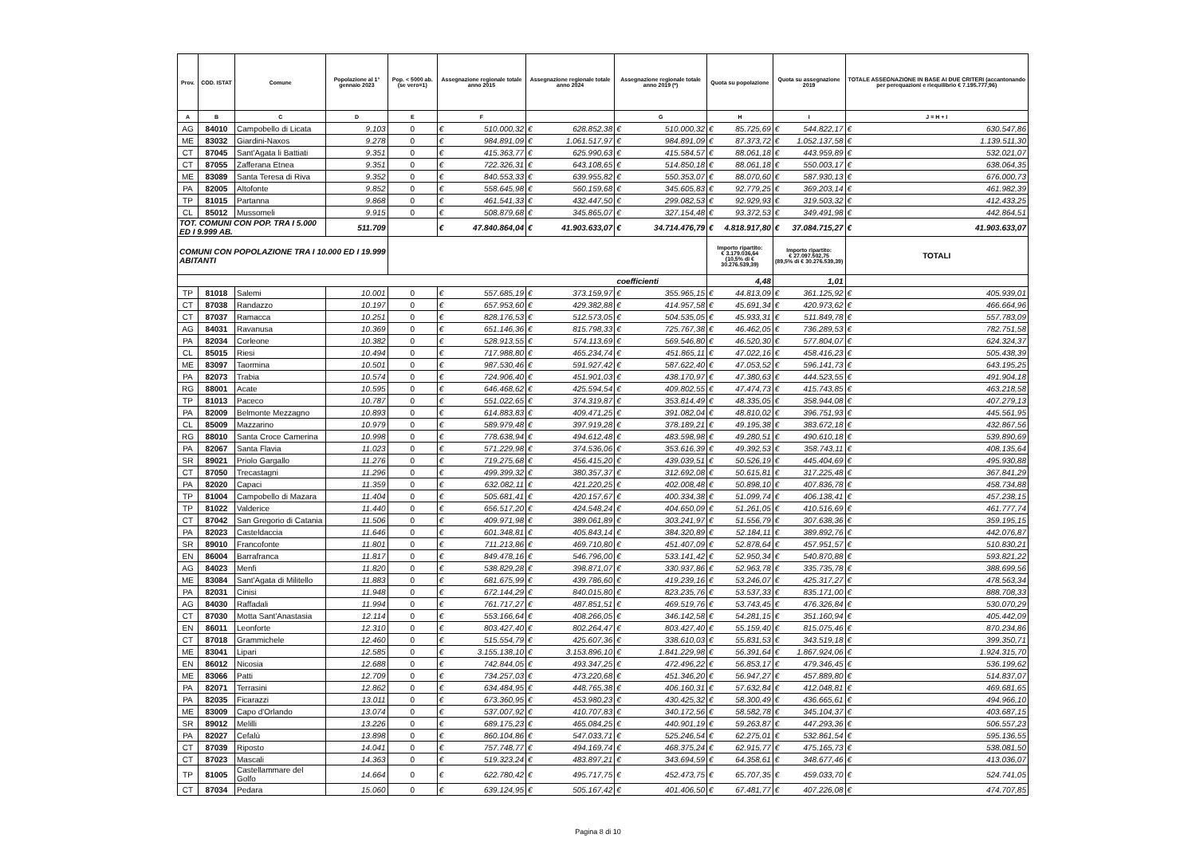| Prov. | COD. ISTAT | Comune | Popolazione al 1° gennaio 2023 | Pop. < 5000 ab. (se vero=1) | Assegnazione regionale totale anno 2015 | | Assegnazione regionale totale anno 2024 | | Assegnazione regionale totale anno 2019 (*) | | Quota su popolazione | | Quota su assegnazione 2019 | | TOTALE ASSEGNAZIONE IN BASE AI DUE CRITERI (accantonando per perequazioni e riequilibrio € 7.195.777,96) | |
| --- | --- | --- | --- | --- | --- | --- | --- | --- | --- | --- | --- | --- | --- | --- | --- | --- |
| A | B | C | D | E | F | | | | G | | H | | I | | J = H + I | |
| AG | 84010 | Campobello di Licata | 9.103 | 0 | € | 510.000,32 | € | 628.852,38 | € | 510.000,32 | € | 85.725,69 | € | 544.822,17 | € | 630.547,86 |
| ME | 83032 | Giardini-Naxos | 9.278 | 0 | € | 984.891,09 | € | 1.061.517,97 | € | 984.891,09 | € | 87.373,72 | € | 1.052.137,58 | € | 1.139.511,30 |
| CT | 87045 | Sant'Agata li Battiati | 9.351 | 0 | € | 415.363,77 | € | 625.990,63 | € | 415.584,57 | € | 88.061,18 | € | 443.959,89 | € | 532.021,07 |
| CT | 87055 | Zafferana Etnea | 9.351 | 0 | € | 722.326,31 | € | 643.108,65 | € | 514.850,18 | € | 88.061,18 | € | 550.003,17 | € | 638.064,35 |
| ME | 83089 | Santa Teresa di Riva | 9.352 | 0 | € | 840.553,33 | € | 639.955,82 | € | 550.353,07 | € | 88.070,60 | € | 587.930,13 | € | 676.000,73 |
| PA | 82005 | Altofonte | 9.852 | 0 | € | 558.645,98 | € | 560.159,68 | € | 345.605,83 | € | 92.779,25 | € | 369.203,14 | € | 461.982,39 |
| TP | 81015 | Partanna | 9.868 | 0 | € | 461.541,33 | € | 432.447,50 | € | 299.082,53 | € | 92.929,93 | € | 319.503,32 | € | 412.433,25 |
| CL | 85012 | Mussomeli | 9.915 | 0 | € | 508.879,68 | € | 345.865,07 | € | 327.154,48 | € | 93.372,53 | € | 349.491,98 | € | 442.864,51 |
| TOT. COMUNI CON POP. TRA I 5.000 ED I 9.999 AB. | | | 511.709 | | € | 47.840.864,04 | € | 41.903.633,07 | € | 34.714.476,79 | € | 4.818.917,80 | € | 37.084.715,27 | € | 41.903.633,07 |
| COMUNI CON POPOLAZIONE TRA I 10.000 ED I 19.999 ABITANTI | | | | | | | | | | | Importo ripartito: € 3.179.036,64 (10,5% di € 30.276.539,39) | | Importo ripartito: € 27.097.502,75 (89,5% di € 30.276.539,39) | | TOTALI | |
| coefficienti | | | | | | | | | | | 4,48 | | 1,01 | | | |
| TP | 81018 | Salemi | 10.001 | 0 | € | 557.685,19 | € | 373.159,97 | € | 355.965,15 | € | 44.813,09 | € | 361.125,92 | € | 405.939,01 |
| CT | 87038 | Randazzo | 10.197 | 0 | € | 657.953,60 | € | 429.382,88 | € | 414.957,58 | € | 45.691,34 | € | 420.973,62 | € | 466.664,96 |
| CT | 87037 | Ramacca | 10.251 | 0 | € | 828.176,53 | € | 512.573,05 | € | 504.535,05 | € | 45.933,31 | € | 511.849,78 | € | 557.783,09 |
| AG | 84031 | Ravanusa | 10.369 | 0 | € | 651.146,36 | € | 815.798,33 | € | 725.767,38 | € | 46.462,05 | € | 736.289,53 | € | 782.751,58 |
| PA | 82034 | Corleone | 10.382 | 0 | € | 528.913,55 | € | 574.113,69 | € | 569.546,80 | € | 46.520,30 | € | 577.804,07 | € | 624.324,37 |
| CL | 85015 | Riesi | 10.494 | 0 | € | 717.988,80 | € | 465.234,74 | € | 451.865,11 | € | 47.022,16 | € | 458.416,23 | € | 505.438,39 |
| ME | 83097 | Taormina | 10.501 | 0 | € | 987.530,46 | € | 591.927,42 | € | 587.622,40 | € | 47.053,52 | € | 596.141,73 | € | 643.195,25 |
| PA | 82073 | Trabia | 10.574 | 0 | € | 724.906,40 | € | 451.901,03 | € | 438.170,97 | € | 47.380,63 | € | 444.523,55 | € | 491.904,18 |
| RG | 88001 | Acate | 10.595 | 0 | € | 646.468,62 | € | 425.594,54 | € | 409.802,55 | € | 47.474,73 | € | 415.743,85 | € | 463.218,58 |
| TP | 81013 | Paceco | 10.787 | 0 | € | 551.022,65 | € | 374.319,87 | € | 353.814,49 | € | 48.335,05 | € | 358.944,08 | € | 407.279,13 |
| PA | 82009 | Belmonte Mezzagno | 10.893 | 0 | € | 614.883,83 | € | 409.471,25 | € | 391.082,04 | € | 48.810,02 | € | 396.751,93 | € | 445.561,95 |
| CL | 85009 | Mazzarino | 10.979 | 0 | € | 589.979,48 | € | 397.919,28 | € | 378.189,21 | € | 49.195,38 | € | 383.672,18 | € | 432.867,56 |
| RG | 88010 | Santa Croce Camerina | 10.998 | 0 | € | 778.638,94 | € | 494.612,48 | € | 483.598,98 | € | 49.280,51 | € | 490.610,18 | € | 539.890,69 |
| PA | 82067 | Santa Flavia | 11.023 | 0 | € | 571.229,98 | € | 374.536,06 | € | 353.616,39 | € | 49.392,53 | € | 358.743,11 | € | 408.135,64 |
| SR | 89021 | Priolo Gargallo | 11.276 | 0 | € | 719.275,68 | € | 456.415,20 | € | 439.039,51 | € | 50.526,19 | € | 445.404,69 | € | 495.930,88 |
| CT | 87050 | Trecastagni | 11.296 | 0 | € | 499.399,32 | € | 380.357,37 | € | 312.692,08 | € | 50.615,81 | € | 317.225,48 | € | 367.841,29 |
| PA | 82020 | Capaci | 11.359 | 0 | € | 632.082,11 | € | 421.220,25 | € | 402.008,48 | € | 50.898,10 | € | 407.836,78 | € | 458.734,88 |
| TP | 81004 | Campobello di Mazara | 11.404 | 0 | € | 505.681,41 | € | 420.157,67 | € | 400.334,38 | € | 51.099,74 | € | 406.138,41 | € | 457.238,15 |
| TP | 81022 | Valderice | 11.440 | 0 | € | 656.517,20 | € | 424.548,24 | € | 404.650,09 | € | 51.261,05 | € | 410.516,69 | € | 461.777,74 |
| CT | 87042 | San Gregorio di Catania | 11.506 | 0 | € | 409.971,98 | € | 389.061,89 | € | 303.241,97 | € | 51.556,79 | € | 307.638,36 | € | 359.195,15 |
| PA | 82023 | Casteldaccia | 11.646 | 0 | € | 601.348,81 | € | 405.843,14 | € | 384.320,89 | € | 52.184,11 | € | 389.892,76 | € | 442.076,87 |
| SR | 89010 | Francofonte | 11.801 | 0 | € | 711.213,86 | € | 469.710,80 | € | 451.407,09 | € | 52.878,64 | € | 457.951,57 | € | 510.830,21 |
| EN | 86004 | Barrafranca | 11.817 | 0 | € | 849.478,16 | € | 546.796,00 | € | 533.141,42 | € | 52.950,34 | € | 540.870,88 | € | 593.821,22 |
| AG | 84023 | Menfi | 11.820 | 0 | € | 538.829,28 | € | 398.871,07 | € | 330.937,86 | € | 52.963,78 | € | 335.735,78 | € | 388.699,56 |
| ME | 83084 | Sant'Agata di Militello | 11.883 | 0 | € | 681.675,99 | € | 439.786,60 | € | 419.239,16 | € | 53.246,07 | € | 425.317,27 | € | 478.563,34 |
| PA | 82031 | Cinisi | 11.948 | 0 | € | 672.144,29 | € | 840.015,80 | € | 823.235,76 | € | 53.537,33 | € | 835.171,00 | € | 888.708,33 |
| AG | 84030 | Raffadali | 11.994 | 0 | € | 761.717,27 | € | 487.851,51 | € | 469.519,76 | € | 53.743,45 | € | 476.326,84 | € | 530.070,29 |
| CT | 87030 | Motta Sant'Anastasia | 12.114 | 0 | € | 553.166,64 | € | 408.266,05 | € | 346.142,58 | € | 54.281,15 | € | 351.160,94 | € | 405.442,09 |
| EN | 86011 | Leonforte | 12.310 | 0 | € | 803.427,40 | € | 802.264,47 | € | 803.427,40 | € | 55.159,40 | € | 815.075,46 | € | 870.234,86 |
| CT | 87018 | Grammichele | 12.460 | 0 | € | 515.554,79 | € | 425.607,36 | € | 338.610,03 | € | 55.831,53 | € | 343.519,18 | € | 399.350,71 |
| ME | 83041 | Lipari | 12.585 | 0 | € | 3.155.138,10 | € | 3.153.896,10 | € | 1.841.229,98 | € | 56.391,64 | € | 1.867.924,06 | € | 1.924.315,70 |
| EN | 86012 | Nicosia | 12.688 | 0 | € | 742.844,05 | € | 493.347,25 | € | 472.496,22 | € | 56.853,17 | € | 479.346,45 | € | 536.199,62 |
| ME | 83066 | Patti | 12.709 | 0 | € | 734.257,03 | € | 473.220,68 | € | 451.346,20 | € | 56.947,27 | € | 457.889,80 | € | 514.837,07 |
| PA | 82071 | Terrasini | 12.862 | 0 | € | 634.484,95 | € | 448.765,38 | € | 406.160,31 | € | 57.632,84 | € | 412.048,81 | € | 469.681,65 |
| PA | 82035 | Ficarazzi | 13.011 | 0 | € | 673.360,95 | € | 453.980,23 | € | 430.425,32 | € | 58.300,49 | € | 436.665,61 | € | 494.966,10 |
| ME | 83009 | Capo d'Orlando | 13.074 | 0 | € | 537.007,92 | € | 410.707,83 | € | 340.172,56 | € | 58.582,78 | € | 345.104,37 | € | 403.687,15 |
| SR | 89012 | Melilli | 13.226 | 0 | € | 689.175,23 | € | 465.084,25 | € | 440.901,19 | € | 59.263,87 | € | 447.293,36 | € | 506.557,23 |
| PA | 82027 | Cefalù | 13.898 | 0 | € | 860.104,86 | € | 547.033,71 | € | 525.246,54 | € | 62.275,01 | € | 532.861,54 | € | 595.136,55 |
| CT | 87039 | Riposto | 14.041 | 0 | € | 757.748,77 | € | 494.169,74 | € | 468.375,24 | € | 62.915,77 | € | 475.165,73 | € | 538.081,50 |
| CT | 87023 | Mascali | 14.363 | 0 | € | 519.323,24 | € | 483.897,21 | € | 343.694,59 | € | 64.358,61 | € | 348.677,46 | € | 413.036,07 |
| TP | 81005 | Castellammare del Golfo | 14.664 | 0 | € | 622.780,42 | € | 495.717,75 | € | 452.473,75 | € | 65.707,35 | € | 459.033,70 | € | 524.741,05 |
| CT | 87034 | Pedara | 15.060 | 0 | € | 639.124,95 | € | 505.167,42 | € | 401.406,50 | € | 67.481,77 | € | 407.226,08 | € | 474.707,85 |
Pagina 8 di 10